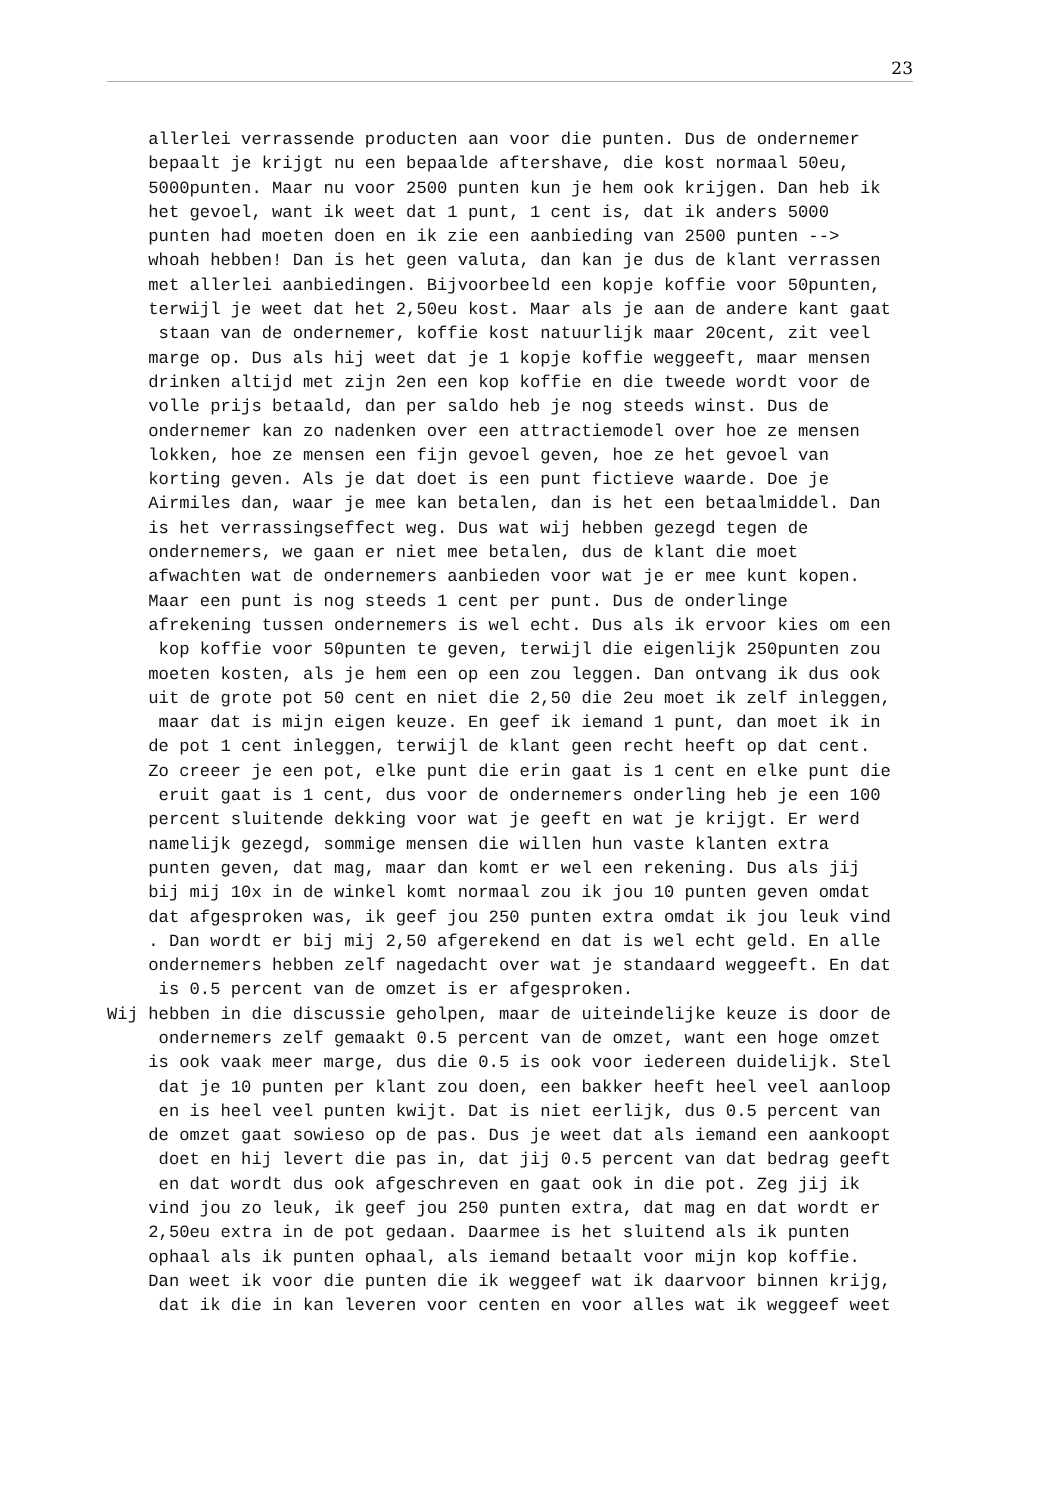23
allerlei verrassende producten aan voor die punten. Dus de ondernemer bepaalt je krijgt nu een bepaalde aftershave, die kost normaal 50eu, 5000punten. Maar nu voor 2500 punten kun je hem ook krijgen. Dan heb ik het gevoel, want ik weet dat 1 punt, 1 cent is, dat ik anders 5000 punten had moeten doen en ik zie een aanbieding van 2500 punten --> whoah hebben! Dan is het geen valuta, dan kan je dus de klant verrassen met allerlei aanbiedingen. Bijvoorbeeld een kopje koffie voor 50punten, terwijl je weet dat het 2,50eu kost. Maar als je aan de andere kant gaat staan van de ondernemer, koffie kost natuurlijk maar 20cent, zit veel marge op. Dus als hij weet dat je 1 kopje koffie weggeeft, maar mensen drinken altijd met zijn 2en een kop koffie en die tweede wordt voor de volle prijs betaald, dan per saldo heb je nog steeds winst. Dus de ondernemer kan zo nadenken over een attractiemodel over hoe ze mensen lokken, hoe ze mensen een fijn gevoel geven, hoe ze het gevoel van korting geven. Als je dat doet is een punt fictieve waarde. Doe je Airmiles dan, waar je mee kan betalen, dan is het een betaalmiddel. Dan is het verrassingseffect weg. Dus wat wij hebben gezegd tegen de ondernemers, we gaan er niet mee betalen, dus de klant die moet afwachten wat de ondernemers aanbieden voor wat je er mee kunt kopen. Maar een punt is nog steeds 1 cent per punt. Dus de onderlinge afrekening tussen ondernemers is wel echt. Dus als ik ervoor kies om een kop koffie voor 50punten te geven, terwijl die eigenlijk 250punten zou moeten kosten, als je hem een op een zou leggen. Dan ontvang ik dus ook uit de grote pot 50 cent en niet die 2,50 die 2eu moet ik zelf inleggen, maar dat is mijn eigen keuze. En geef ik iemand 1 punt, dan moet ik in de pot 1 cent inleggen, terwijl de klant geen recht heeft op dat cent. Zo creeer je een pot, elke punt die erin gaat is 1 cent en elke punt die eruit gaat is 1 cent, dus voor de ondernemers onderling heb je een 100 percent sluitende dekking voor wat je geeft en wat je krijgt. Er werd namelijk gezegd, sommige mensen die willen hun vaste klanten extra punten geven, dat mag, maar dan komt er wel een rekening. Dus als jij bij mij 10x in de winkel komt normaal zou ik jou 10 punten geven omdat dat afgesproken was, ik geef jou 250 punten extra omdat ik jou leuk vind . Dan wordt er bij mij 2,50 afgerekend en dat is wel echt geld. En alle ondernemers hebben zelf nagedacht over wat je standaard weggeeft. En dat is 0.5 percent van de omzet is er afgesproken. Wij hebben in die discussie geholpen, maar de uiteindelijke keuze is door de ondernemers zelf gemaakt 0.5 percent van de omzet, want een hoge omzet is ook vaak meer marge, dus die 0.5 is ook voor iedereen duidelijk. Stel dat je 10 punten per klant zou doen, een bakker heeft heel veel aanloop en is heel veel punten kwijt. Dat is niet eerlijk, dus 0.5 percent van de omzet gaat sowieso op de pas. Dus je weet dat als iemand een aankoopt doet en hij levert die pas in, dat jij 0.5 percent van dat bedrag geeft en dat wordt dus ook afgeschreven en gaat ook in die pot. Zeg jij ik vind jou zo leuk, ik geef jou 250 punten extra, dat mag en dat wordt er 2,50eu extra in de pot gedaan. Daarmee is het sluitend als ik punten ophaal als ik punten ophaal, als iemand betaalt voor mijn kop koffie. Dan weet ik voor die punten die ik weggeef wat ik daarvoor binnen krijg, dat ik die in kan leveren voor centen en voor alles wat ik weggeef weet